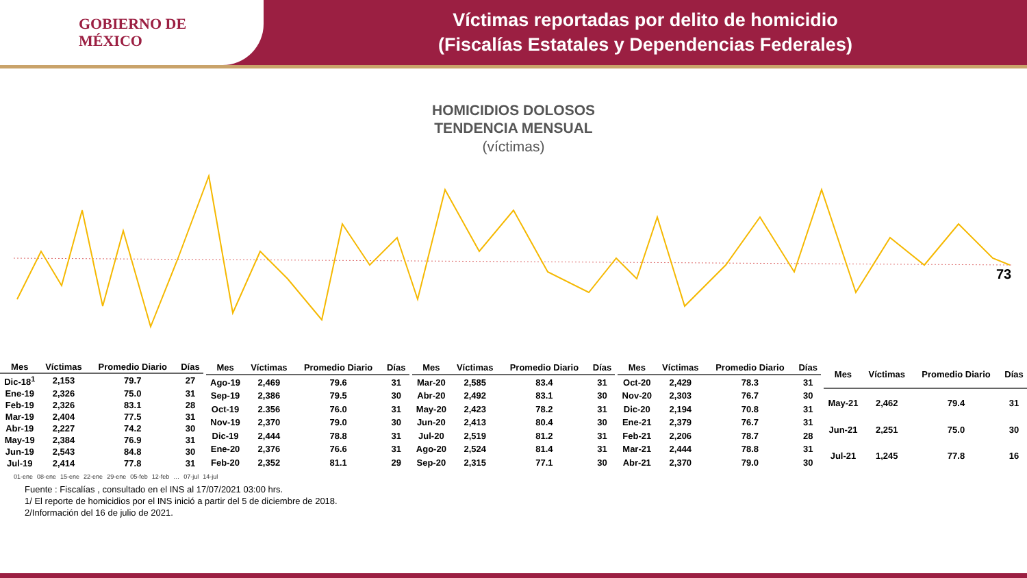GOBIERNO DE
MÉXICO
Víctimas reportadas por delito de homicidio
(Fiscalías Estatales y Dependencias Federales)
HOMICIDIOS DOLOSOS
TENDENCIA MENSUAL
(víctimas)
73
| Mes | Víctimas | Promedio Diario | Días |
| --- | --- | --- | --- |
| Dic-18<sup>1</sup> | 2,153 | 79.7 | 27 |
| Ene-19 | 2,326 | 75.0 | 31 |
| Feb-19 | 2,326 | 83.1 | 28 |
| Mar-19 | 2,404 | 77.5 | 31 |
| Abr-19 | 2,227 | 74.2 | 30 |
| May-19 | 2,384 | 76.9 | 31 |
| Jun-19 | 2,543 | 84.8 | 30 |
| Jul-19 | 2,414 | 77.8 | 31 |
| Mes | Víctimas | Promedio Diario | Días |
| --- | --- | --- | --- |
| Ago-19 | 2,469 | 79.6 | 31 |
| Sep-19 | 2,386 | 79.5 | 30 |
| Oct-19 | 2.356 | 76.0 | 31 |
| Nov-19 | 2,370 | 79.0 | 30 |
| Dic-19 | 2,444 | 78.8 | 31 |
| Ene-20 | 2,376 | 76.6 | 31 |
| Feb-20 | 2,352 | 81.1 | 29 |
| Mes | Víctimas | Promedio Diario | Días |
| --- | --- | --- | --- |
| Mar-20 | 2,585 | 83.4 | 31 |
| Abr-20 | 2,492 | 83.1 | 30 |
| May-20 | 2,423 | 78.2 | 31 |
| Jun-20 | 2,413 | 80.4 | 30 |
| Jul-20 | 2,519 | 81.2 | 31 |
| Ago-20 | 2,524 | 81.4 | 31 |
| Sep-20 | 2,315 | 77.1 | 30 |
| Mes | Víctimas | Promedio Diario | Días |
| --- | --- | --- | --- |
| Oct-20 | 2,429 | 78.3 | 31 |
| Nov-20 | 2,303 | 76.7 | 30 |
| Dic-20 | 2,194 | 70.8 | 31 |
| Ene-21 | 2,379 | 76.7 | 31 |
| Feb-21 | 2,206 | 78.7 | 28 |
| Mar-21 | 2,444 | 78.8 | 31 |
| Abr-21 | 2,370 | 79.0 | 30 |
| Mes | Víctimas | Promedio Diario | Días |
| --- | --- | --- | --- |
| May-21 | 2,462 | 79.4 | 31 |
| Jun-21 | 2,251 | 75.0 | 30 |
| Jul-21 | 1,245 | 77.8 | 16 |
01-ene 08-ene 15-ene 22-ene 29-ene 05-feb 12-feb … 07-jul 14-jul
Fuente : Fiscalías , consultado en el INS al 17/07/2021 03:00 hrs.
1/ El reporte de homicidios por el INS inició a partir del 5 de diciembre de 2018.
2/Información del 16 de julio de 2021.